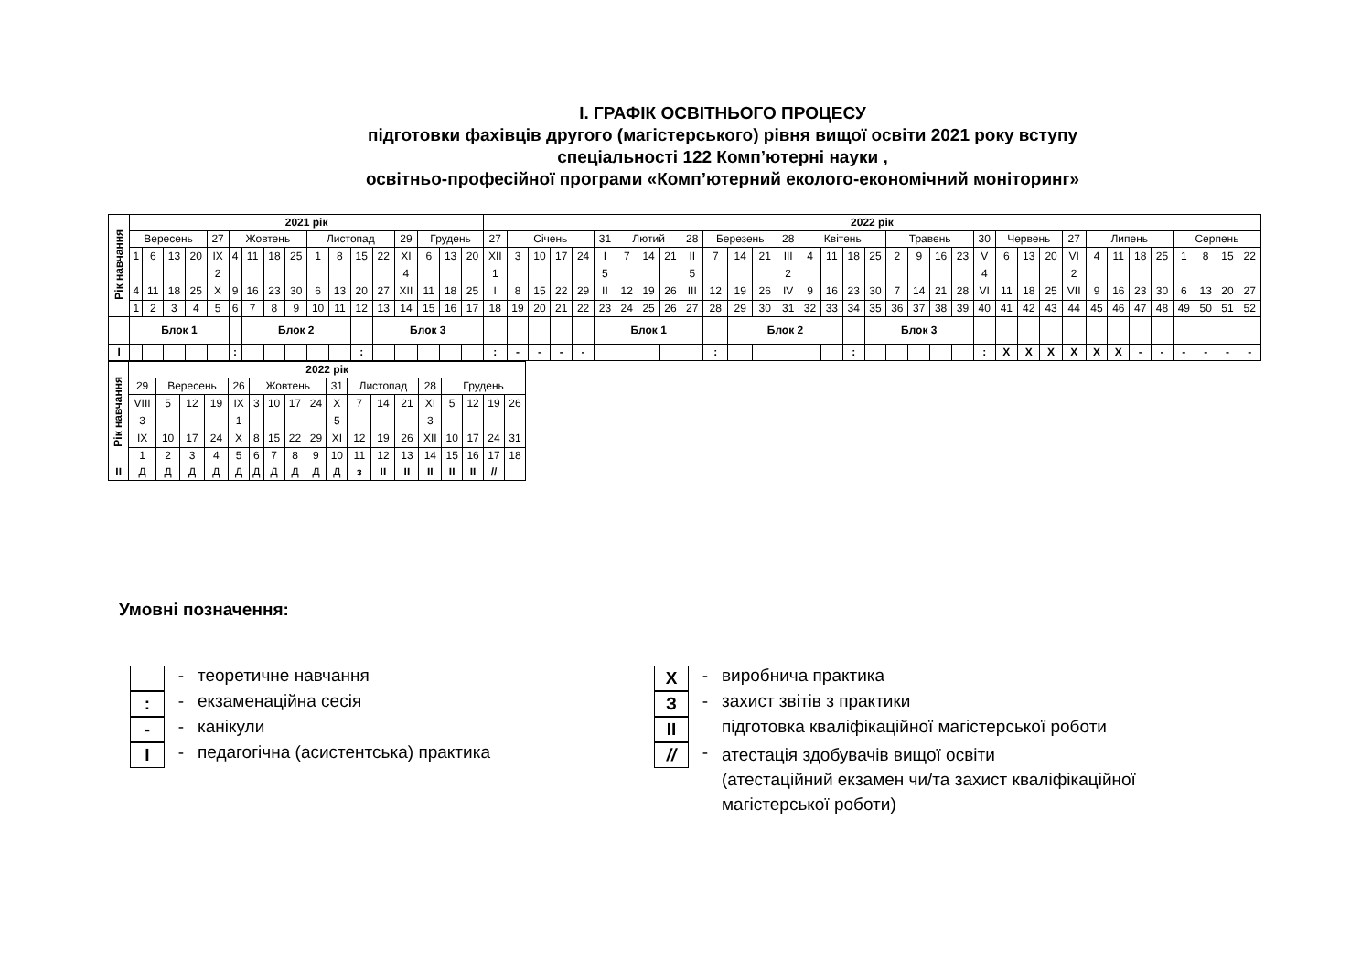І. ГРАФІК ОСВІТНЬОГО ПРОЦЕСУ
підготовки фахівців другого (магістерського) рівня вищої освіти 2021 року вступу
спеціальності 122 Комп’ютерні науки ,
освітньо-професійної програми «Комп’ютерний еколого-економічний моніторинг»
| Рік навчання | 2021 рік | | | | | | | | | | | | | | | | | 2022 рік | | | | | | | | | | | | | | | | | | | | | | | | | | | | | | | | | | |
| | Вересень | | | | 27 | Жовтень | | | | Листопад | | | | 29 | Грудень | | | 27 | Січень | | | | 31 | Лютий | | | 28 | Березень | | | 28 | Квітень | | | | Травень | | | | 30 | Червень | | | 27 | Липень | | | | Серпень | | | |
| | 1 4 | 6 11 | 13 18 | 20 25 | IX 2 X | 4 9 | 11 16 | 18 23 | 25 30 | 1 6 | 8 13 | 15 20 | 22 27 | XI 4 XII | 6 11 | 13 18 | 20 25 | XII 1 I | 3 8 | 10 15 | 17 22 | 24 29 | I 5 II | 7 12 | 14 19 | 21 26 | II 5 III | 7 12 | 14 19 | 21 26 | III 2 IV | 4 9 | 11 16 | 18 23 | 25 30 | 2 7 | 9 14 | 16 21 | 23 28 | V 4 VI | 6 11 | 13 18 | 20 25 | VI 2 VII | 4 9 | 11 16 | 18 23 | 25 30 | 1 6 | 8 13 | 15 20 | 22 27 |
| | 1 | 2 | 3 | 4 | 5 | 6 | 7 | 8 | 9 | 10 | 11 | 12 | 13 | 14 | 15 | 16 | 17 | 18 | 19 | 20 | 21 | 22 | 23 | 24 | 25 | 26 | 27 | 28 | 29 | 30 | 31 | 32 | 33 | 34 | 35 | 36 | 37 | 38 | 39 | 40 | 41 | 42 | 43 | 44 | 45 | 46 | 47 | 48 | 49 | 50 | 51 | 52 |
| | Блок 1 | | | | | | Блок 2 | | | | | | Блок 3 | | | | | | | | | | Блок 1 | | | | | | Блок 2 | | | | | | Блок 3 | | | | | | | | | | | | | | | | | |
| I | | | | | | : | | | | | | : | | | | | | : | - | - | - | - | | | | | | : | | | | | | : | | | | | | : | X | X | X | X | X | X | - | - | - | - | - | - |
| Рік навчання | 2022 рік | | | | | | | | | | | | | | | | | |
| | 29 | Вересень | | | 26 | Жовтень | | | | 31 | Листопад | | | 28 | Грудень | | | |
| | VIII 3 IX | 5 10 | 12 17 | 19 24 | IX 1 X | 3 8 | 10 15 | 17 22 | 24 29 | X 5 XI | 7 12 | 14 19 | 21 26 | XI 3 XII | 5 10 | 12 17 | 19 24 | 26 31 |
| | 1 | 2 | 3 | 4 | 5 | 6 | 7 | 8 | 9 | 10 | 11 | 12 | 13 | 14 | 15 | 16 | 17 | 18 |
| II | Д | Д | Д | Д | Д | Д | Д | Д | Д | Д | з | II | II | II | II | II | // | |
Умовні позначення:
- теоретичне навчання
:
- екзаменаційна сесія
-
- канікули
I
- педагогічна (асистентська) практика
X
- виробнича практика
З
- захист звітів з практики
II
підготовка кваліфікаційної магістерської роботи
//
-
атестація здобувачів вищої освіти
(атестаційний екзамен чи/та захист кваліфікаційної
магістерської роботи)